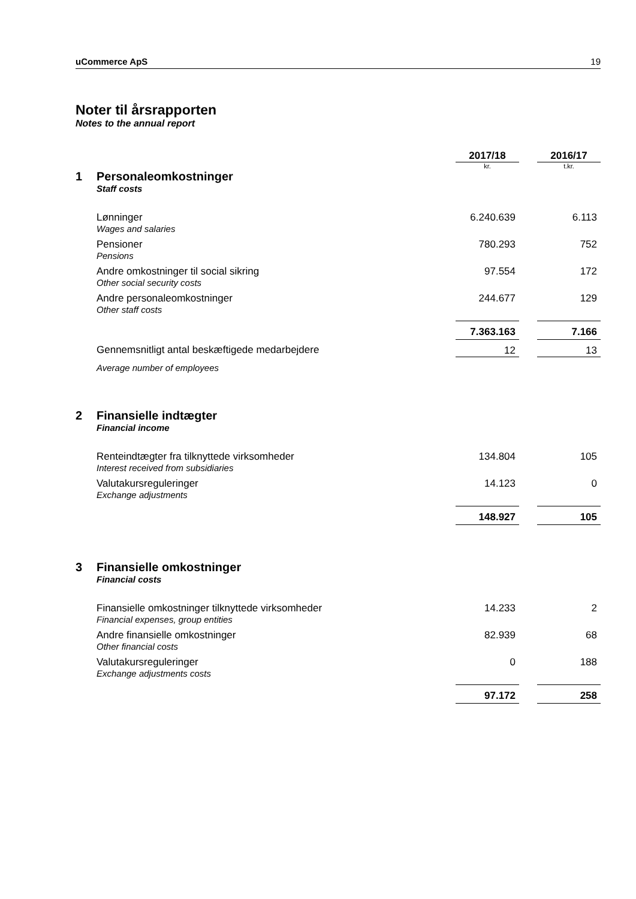uCommerce ApS 19
Noter til årsrapporten
Notes to the annual report
| | | 2017/18 | | 2016/17 |
| | | kr. | | t.kr. |
| 1 | Personaleomkostninger Staff costs | | | |
| | Lønninger Wages and salaries | 6.240.639 | | 6.113 |
| | Pensioner Pensions | 780.293 | | 752 |
| | Andre omkostninger til social sikring Other social security costs | 97.554 | | 172 |
| | Andre personaleomkostninger Other staff costs | 244.677 | | 129 |
| | | 7.363.163 | | 7.166 |
| | Gennemsnitligt antal beskæftigede medarbejdere | 12 | | 13 |
| | Average number of employees | | | |
| 2 | Finansielle indtægter Financial income | | | |
| | Renteindtægter fra tilknyttede virksomheder Interest received from subsidiaries | 134.804 | | 105 |
| | Valutakursreguleringer Exchange adjustments | 14.123 | | 0 |
| | | 148.927 | | 105 |
| 3 | Finansielle omkostninger Financial costs | | | |
| | Finansielle omkostninger tilknyttede virksomheder Financial expenses, group entities | 14.233 | | 2 |
| | Andre finansielle omkostninger Other financial costs | 82.939 | | 68 |
| | Valutakursreguleringer Exchange adjustments costs | 0 | | 188 |
| | | 97.172 | | 258 |